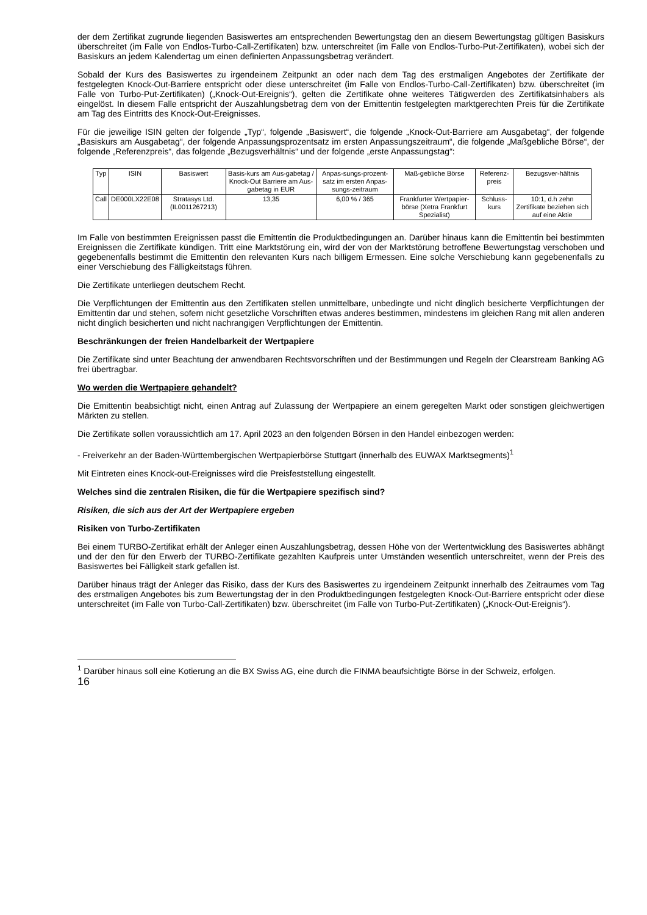der dem Zertifikat zugrunde liegenden Basiswertes am entsprechenden Bewertungstag den an diesem Bewertungstag gültigen Basiskurs überschreitet (im Falle von Endlos-Turbo-Call-Zertifikaten) bzw. unterschreitet (im Falle von Endlos-Turbo-Put-Zertifikaten), wobei sich der Basiskurs an jedem Kalendertag um einen definierten Anpassungsbetrag verändert.
Sobald der Kurs des Basiswertes zu irgendeinem Zeitpunkt an oder nach dem Tag des erstmaligen Angebotes der Zertifikate der festgelegten Knock-Out-Barriere entspricht oder diese unterschreitet (im Falle von Endlos-Turbo-Call-Zertifikaten) bzw. überschreitet (im Falle von Turbo-Put-Zertifikaten) („Knock-Out-Ereignis“), gelten die Zertifikate ohne weiteres Tätigwerden des Zertifikatsinhabers als eingelöst. In diesem Falle entspricht der Auszahlungsbetrag dem von der Emittentin festgelegten marktgerechten Preis für die Zertifikate am Tag des Eintritts des Knock-Out-Ereignisses.
Für die jeweilige ISIN gelten der folgende „Typ“, folgende „Basiswert“, die folgende „Knock-Out-Barriere am Ausgabetag“, der folgende „Basiskurs am Ausgabetag“, der folgende Anpassungsprozentsatz im ersten Anpassungszeitraum“, die folgende „Maßgebliche Börse“, der folgende „Referenzpreis“, das folgende „Bezugsverhältnis“ und der folgende „erste Anpassungstag“:
| Typ | ISIN | Basiswert | Basis-kurs am Aus-gabetag / Knock-Out Barriere am Aus-gabetag in EUR | Anpas-sungs-prozent-satz im ersten Anpas-sungs-zeitraum | Maß-gebliche Börse | Referenz-preis | Bezugsver-hältnis |
| --- | --- | --- | --- | --- | --- | --- | --- |
| Call | DE000LX22E08 | Stratasys Ltd. (IL0011267213) | 13,35 | 6,00 % / 365 | Frankfurter Wertpapier-börse (Xetra Frankfurt Spezialist) | Schluss-kurs | 10:1, d.h zehn Zertifikate beziehen sich auf eine Aktie |
Im Falle von bestimmten Ereignissen passt die Emittentin die Produktbedingungen an. Darüber hinaus kann die Emittentin bei bestimmten Ereignissen die Zertifikate kündigen. Tritt eine Marktstörung ein, wird der von der Marktstörung betroffene Bewertungstag verschoben und gegebenenfalls bestimmt die Emittentin den relevanten Kurs nach billigem Ermessen. Eine solche Verschiebung kann gegebenenfalls zu einer Verschiebung des Fälligkeitstags führen.
Die Zertifikate unterliegen deutschem Recht.
Die Verpflichtungen der Emittentin aus den Zertifikaten stellen unmittelbare, unbedingte und nicht dinglich besicherte Verpflichtungen der Emittentin dar und stehen, sofern nicht gesetzliche Vorschriften etwas anderes bestimmen, mindestens im gleichen Rang mit allen anderen nicht dinglich besicherten und nicht nachrangigen Verpflichtungen der Emittentin.
Beschränkungen der freien Handelbarkeit der Wertpapiere
Die Zertifikate sind unter Beachtung der anwendbaren Rechtsvorschriften und der Bestimmungen und Regeln der Clearstream Banking AG frei übertragbar.
Wo werden die Wertpapiere gehandelt?
Die Emittentin beabsichtigt nicht, einen Antrag auf Zulassung der Wertpapiere an einem geregelten Markt oder sonstigen gleichwertigen Märkten zu stellen.
Die Zertifikate sollen voraussichtlich am 17. April 2023 an den folgenden Börsen in den Handel einbezogen werden:
- Freiverkehr an der Baden-Württembergischen Wertpapierbörse Stuttgart (innerhalb des EUWAX Marktsegments)<sup>1</sup>
Mit Eintreten eines Knock-out-Ereignisses wird die Preisfeststellung eingestellt.
Welches sind die zentralen Risiken, die für die Wertpapiere spezifisch sind?
Risiken, die sich aus der Art der Wertpapiere ergeben
Risiken von Turbo-Zertifikaten
Bei einem TURBO-Zertifikat erhält der Anleger einen Auszahlungsbetrag, dessen Höhe von der Wertentwicklung des Basiswertes abhängt und der den für den Erwerb der TURBO-Zertifikate gezahlten Kaufpreis unter Umständen wesentlich unterschreitet, wenn der Preis des Basiswertes bei Fälligkeit stark gefallen ist.
Darüber hinaus trägt der Anleger das Risiko, dass der Kurs des Basiswertes zu irgendeinem Zeitpunkt innerhalb des Zeitraumes vom Tag des erstmaligen Angebotes bis zum Bewertungstag der in den Produktbedingungen festgelegten Knock-Out-Barriere entspricht oder diese unterschreitet (im Falle von Turbo-Call-Zertifikaten) bzw. überschreitet (im Falle von Turbo-Put-Zertifikaten) („Knock-Out-Ereignis“).
<sup>1</sup> Darüber hinaus soll eine Kotierung an die BX Swiss AG, eine durch die FINMA beaufsichtigte Börse in der Schweiz, erfolgen.
16